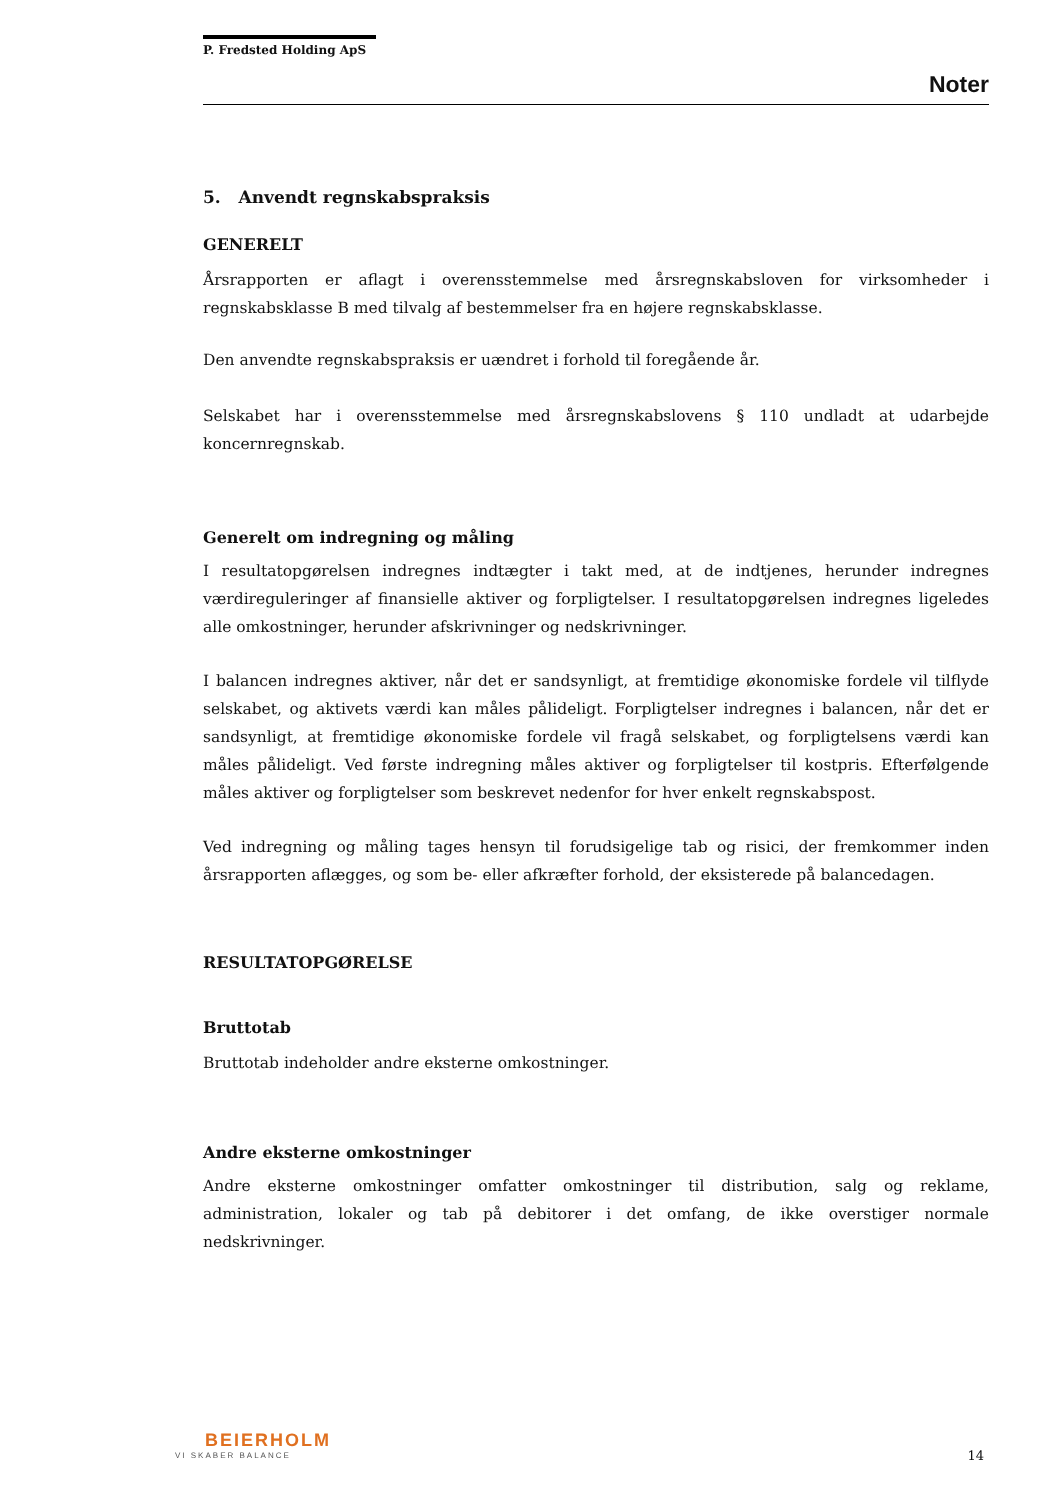P. Fredsted Holding ApS
Noter
5. Anvendt regnskabspraksis
GENERELT
Årsrapporten er aflagt i overensstemmelse med årsregnskabsloven for virksomheder i regnskabsklasse B med tilvalg af bestemmelser fra en højere regnskabsklasse.
Den anvendte regnskabspraksis er uændret i forhold til foregående år.
Selskabet har i overensstemmelse med årsregnskabslovens § 110 undladt at udarbejde koncernregnskab.
Generelt om indregning og måling
I resultatopgørelsen indregnes indtægter i takt med, at de indtjenes, herunder indregnes værdireguleringer af finansielle aktiver og forpligtelser. I resultatopgørelsen indregnes ligeledes alle omkostninger, herunder afskrivninger og nedskrivninger.
I balancen indregnes aktiver, når det er sandsynligt, at fremtidige økonomiske fordele vil tilflyde selskabet, og aktivets værdi kan måles pålideligt. Forpligtelser indregnes i balancen, når det er sandsynligt, at fremtidige økonomiske fordele vil fragå selskabet, og forpligtelsens værdi kan måles pålideligt. Ved første indregning måles aktiver og forpligtelser til kostpris. Efterfølgende måles aktiver og forpligtelser som beskrevet nedenfor for hver enkelt regnskabspost.
Ved indregning og måling tages hensyn til forudsigelige tab og risici, der fremkommer inden årsrapporten aflægges, og som be- eller afkræfter forhold, der eksisterede på balancedagen.
RESULTATOPGØRELSE
Bruttotab
Bruttotab indeholder andre eksterne omkostninger.
Andre eksterne omkostninger
Andre eksterne omkostninger omfatter omkostninger til distribution, salg og reklame, administration, lokaler og tab på debitorer i det omfang, de ikke overstiger normale nedskrivninger.
BEIERHOLM
VI SKABER BALANCE
14